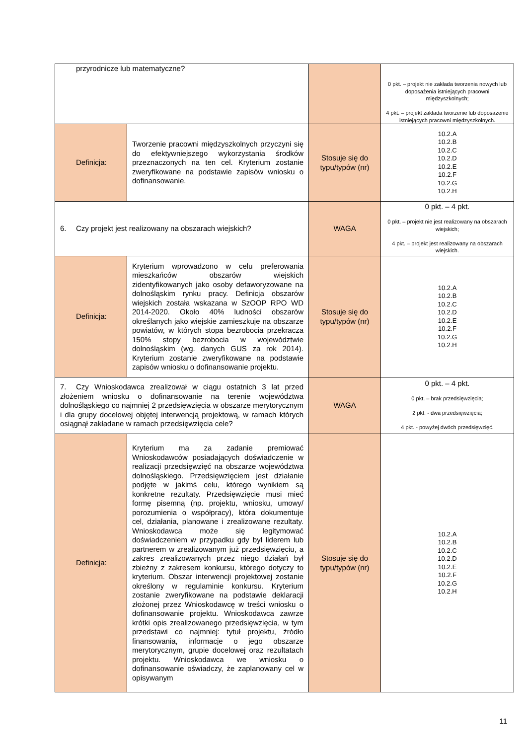| przyrodnicze lub matematyczne? | | | 0 pkt. – projekt nie zakłada tworzenia nowych lub doposażenia istniejących pracowni międzyszkolnych; 4 pkt. – projekt zakłada tworzenie lub doposażenie istniejących pracowni międzyszkolnych. |
| Definicja: | Tworzenie pracowni międzyszkolnych przyczyni się do efektywniejszego wykorzystania środków przeznaczonych na ten cel. Kryterium zostanie zweryfikowane na podstawie zapisów wniosku o dofinansowanie. | Stosuje się do typu/typów (nr) | 10.2.A 10.2.B 10.2.C 10.2.D 10.2.E 10.2.F 10.2.G 10.2.H |
| 6. Czy projekt jest realizowany na obszarach wiejskich? | | WAGA | 0 pkt. – 4 pkt. 0 pkt. – projekt nie jest realizowany na obszarach wiejskich; 4 pkt. – projekt jest realizowany na obszarach wiejskich. |
| Definicja: | Kryterium wprowadzono w celu preferowania mieszkańców obszarów wiejskich zidentyfikowanych jako osoby defaworyzowane na dolnośląskim rynku pracy. Definicja obszarów wiejskich została wskazana w SzOOP RPO WD 2014-2020. Około 40% ludności obszarów określanych jako wiejskie zamieszkuje na obszarze powiatów, w których stopa bezrobocia przekracza 150% stopy bezrobocia w województwie dolnośląskim (wg. danych GUS za rok 2014). Kryterium zostanie zweryfikowane na podstawie zapisów wniosku o dofinansowanie projektu. | Stosuje się do typu/typów (nr) | 10.2.A 10.2.B 10.2.C 10.2.D 10.2.E 10.2.F 10.2.G 10.2.H |
| 7. Czy Wnioskodawca zrealizował w ciągu ostatnich 3 lat przed złożeniem wniosku o dofinansowanie na terenie województwa dolnośląskiego co najmniej 2 przedsięwzięcia w obszarze merytorycznym i dla grupy docelowej objętej interwencją projektową, w ramach których osiągnął zakładane w ramach przedsięwzięcia cele? | | WAGA | 0 pkt. – 4 pkt. 0 pkt. – brak przedsięwzięcia; 2 pkt. - dwa przedsięwzięcia; 4 pkt. - powyżej dwóch przedsięwzięć. |
| Definicja: | Kryterium ma za zadanie premiować Wnioskodawców posiadających doświadczenie w realizacji przedsięwzięć na obszarze województwa dolnośląskiego. Przedsięwzięciem jest działanie podjęte w jakimś celu, którego wynikiem są konkretne rezultaty. Przedsięwzięcie musi mieć formę pisemną (np. projektu, wniosku, umowy/ porozumienia o współpracy), która dokumentuje cel, działania, planowane i zrealizowane rezultaty. Wnioskodawca może się legitymować doświadczeniem w przypadku gdy był liderem lub partnerem w zrealizowanym już przedsięwzięciu, a zakres zrealizowanych przez niego działań był zbieżny z zakresem konkursu, którego dotyczy to kryterium. Obszar interwencji projektowej zostanie określony w regulaminie konkursu. Kryterium zostanie zweryfikowane na podstawie deklaracji złożonej przez Wnioskodawcę w treści wniosku o dofinansowanie projektu. Wnioskodawca zawrze krótki opis zrealizowanego przedsięwzięcia, w tym przedstawi co najmniej: tytuł projektu, źródło finansowania, informacje o jego obszarze merytorycznym, grupie docelowej oraz rezultatach projektu. Wnioskodawca we wniosku o dofinansowanie oświadczy, że zaplanowany cel w opisywanym | Stosuje się do typu/typów (nr) | 10.2.A 10.2.B 10.2.C 10.2.D 10.2.E 10.2.F 10.2.G 10.2.H |
11